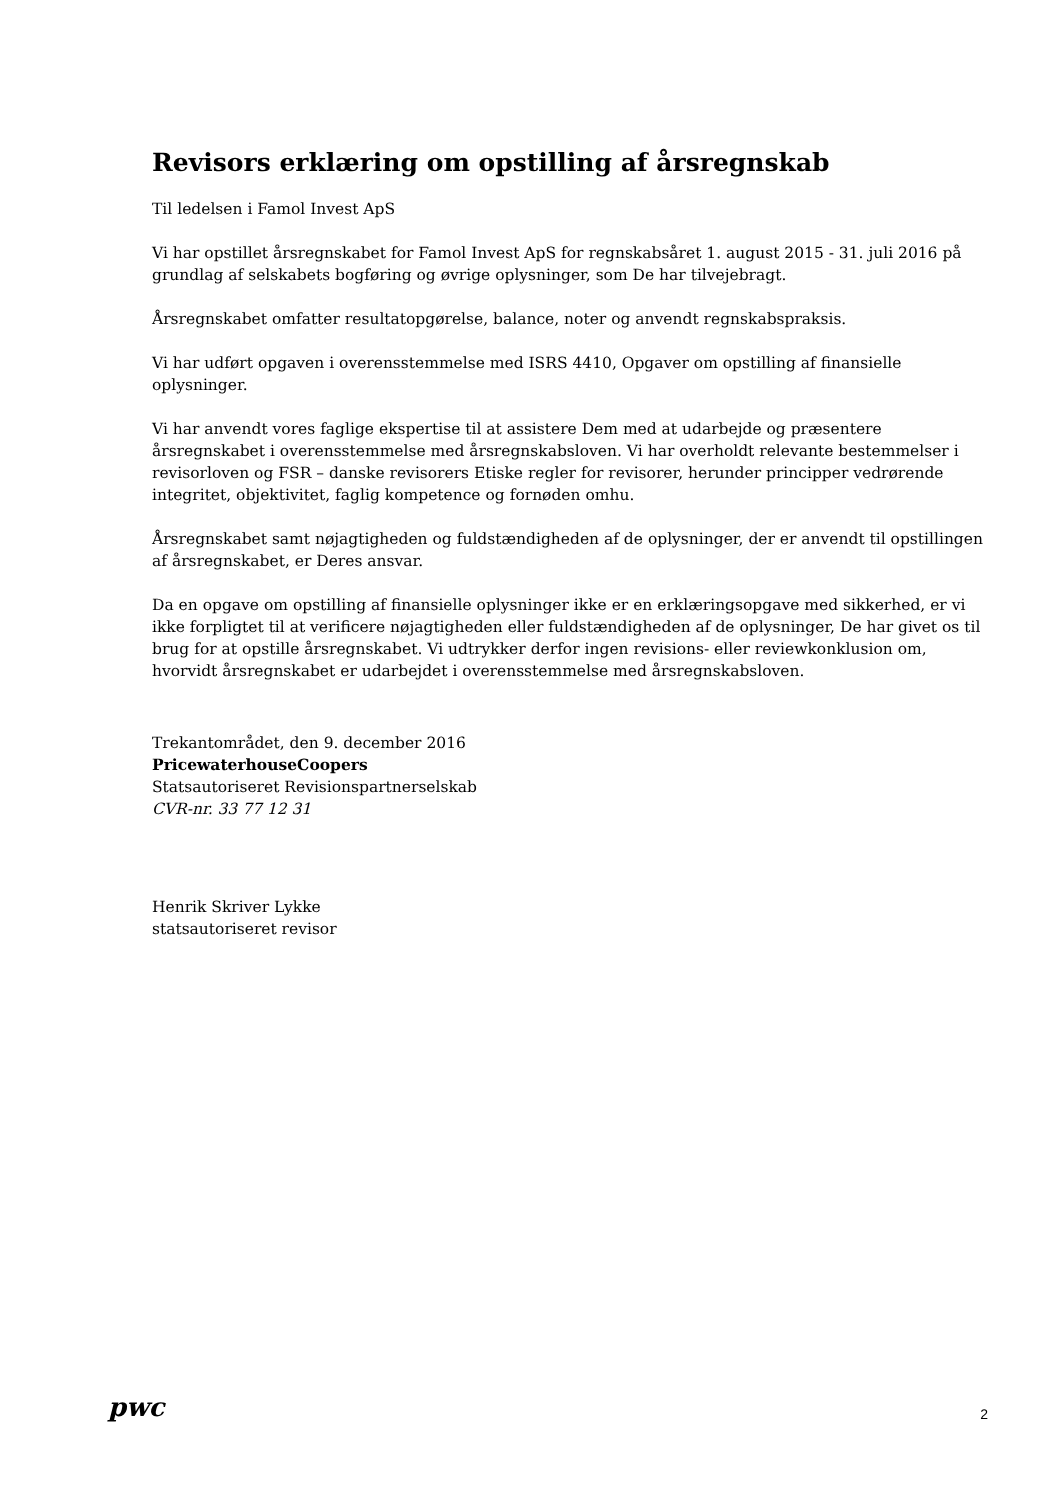Revisors erklæring om opstilling af årsregnskab
Til ledelsen i Famol Invest ApS
Vi har opstillet årsregnskabet for Famol Invest ApS for regnskabsåret 1. august 2015 - 31. juli 2016 på grundlag af selskabets bogføring og øvrige oplysninger, som De har tilvejebragt.
Årsregnskabet omfatter resultatopgørelse, balance, noter og anvendt regnskabspraksis.
Vi har udført opgaven i overensstemmelse med ISRS 4410, Opgaver om opstilling af finansielle oplysninger.
Vi har anvendt vores faglige ekspertise til at assistere Dem med at udarbejde og præsentere årsregnskabet i overensstemmelse med årsregnskabsloven. Vi har overholdt relevante bestemmelser i revisorloven og FSR – danske revisorers Etiske regler for revisorer, herunder principper vedrørende integritet, objektivitet, faglig kompetence og fornøden omhu.
Årsregnskabet samt nøjagtigheden og fuldstændigheden af de oplysninger, der er anvendt til opstillingen af årsregnskabet, er Deres ansvar.
Da en opgave om opstilling af finansielle oplysninger ikke er en erklæringsopgave med sikkerhed, er vi ikke forpligtet til at verificere nøjagtigheden eller fuldstændigheden af de oplysninger, De har givet os til brug for at opstille årsregnskabet. Vi udtrykker derfor ingen revisions- eller reviewkonklusion om, hvorvidt årsregnskabet er udarbejdet i overensstemmelse med årsregnskabsloven.
Trekantområdet, den 9. december 2016
PricewaterhouseCoopers
Statsautoriseret Revisionspartnerselskab
CVR-nr. 33 77 12 31
Henrik Skriver Lykke
statsautoriseret revisor
pwc 2